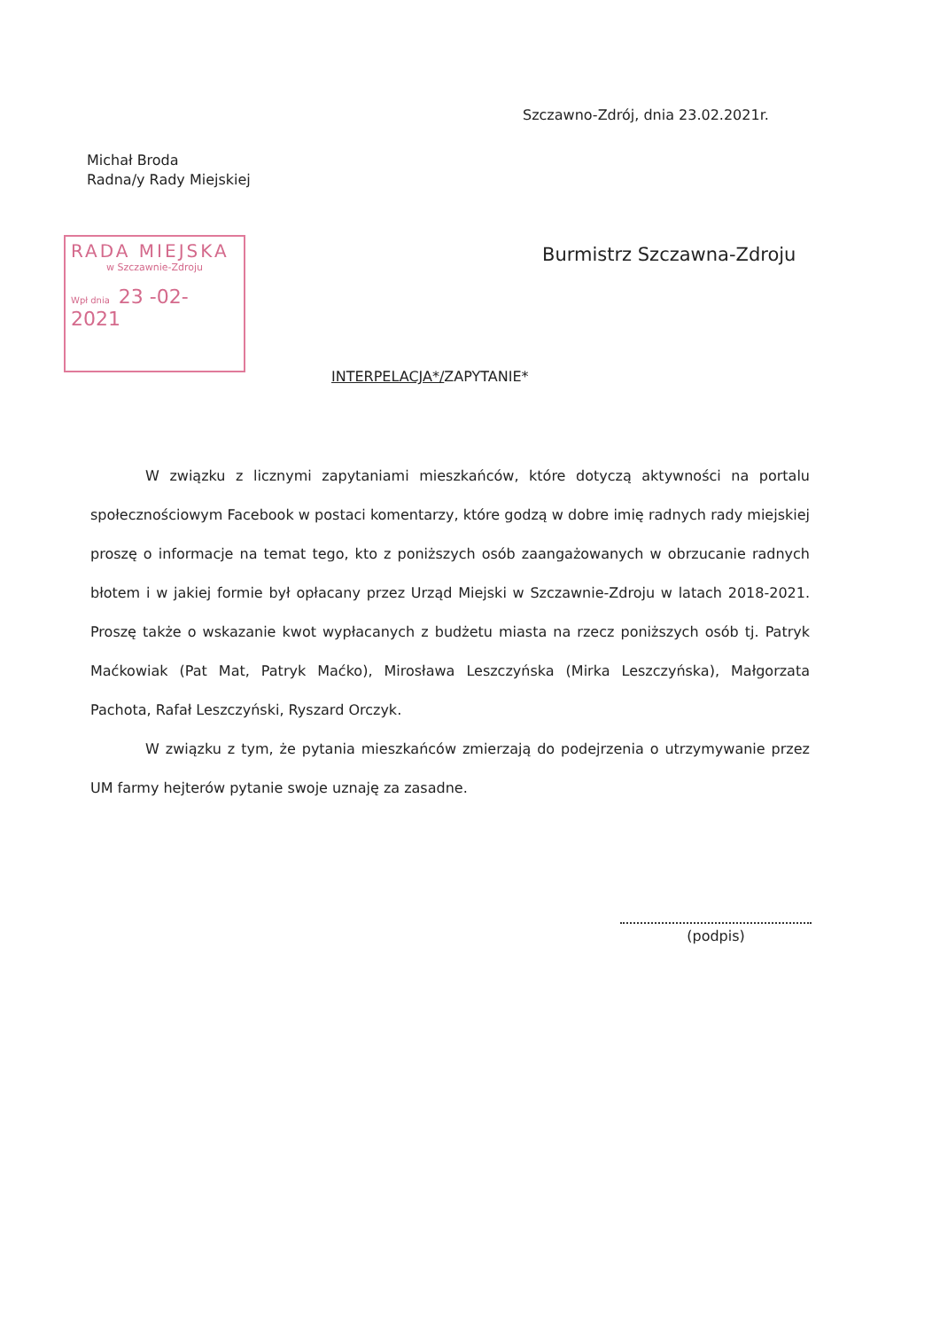Szczawno-Zdrój, dnia 23.02.2021r.
Michał Broda
Radna/y Rady Miejskiej
RADA MIEJSKA
w Szczawnie-Zdroju
Wpł dnia 23 -02- 2021
Burmistrz Szczawna-Zdroju
INTERPELACJA*/ZAPYTANIE*
W związku z licznymi zapytaniami mieszkańców, które dotyczą aktywności na portalu społecznościowym Facebook w postaci komentarzy, które godzą w dobre imię radnych rady miejskiej proszę o informacje na temat tego, kto z poniższych osób zaangażowanych w obrzucanie radnych błotem i w jakiej formie był opłacany przez Urząd Miejski w Szczawnie-Zdroju w latach 2018-2021. Proszę także o wskazanie kwot wypłacanych z budżetu miasta na rzecz poniższych osób tj. Patryk Maćkowiak (Pat Mat, Patryk Maćko), Mirosława Leszczyńska (Mirka Leszczyńska), Małgorzata Pachota, Rafał Leszczyński, Ryszard Orczyk.
W związku z tym, że pytania mieszkańców zmierzają do podejrzenia o utrzymywanie przez UM farmy hejterów pytanie swoje uznaję za zasadne.
(podpis)